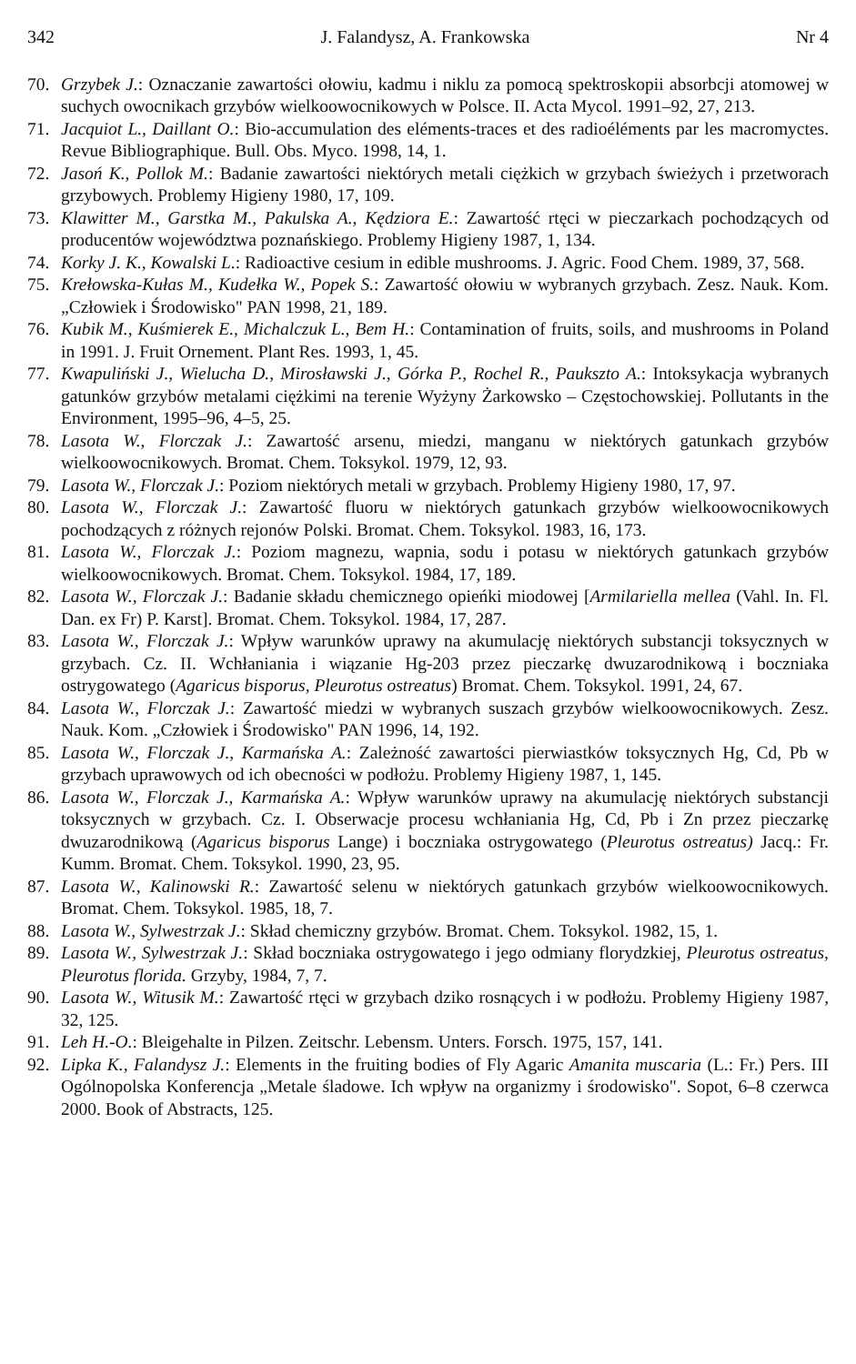342 J. Falandysz, A. Frankowska Nr 4
70. Grzybek J.: Oznaczanie zawartości ołowiu, kadmu i niklu za pomocą spektroskopii absorbcji atomowej w suchych owocnikach grzybów wielkoowocnikowych w Polsce. II. Acta Mycol. 1991–92, 27, 213.
71. Jacquiot L., Daillant O.: Bio-accumulation des eléments-traces et des radioéléments par les macromyctes. Revue Bibliographique. Bull. Obs. Myco. 1998, 14, 1.
72. Jasoń K., Pollok M.: Badanie zawartości niektórych metali ciężkich w grzybach świeżych i przetworach grzybowych. Problemy Higieny 1980, 17, 109.
73. Klawitter M., Garstka M., Pakulska A., Kędziora E.: Zawartość rtęci w pieczarkach pochodzących od producentów województwa poznańskiego. Problemy Higieny 1987, 1, 134.
74. Korky J. K., Kowalski L.: Radioactive cesium in edible mushrooms. J. Agric. Food Chem. 1989, 37, 568.
75. Krełowska-Kułas M., Kudełka W., Popek S.: Zawartość ołowiu w wybranych grzybach. Zesz. Nauk. Kom. „Człowiek i Środowisko" PAN 1998, 21, 189.
76. Kubik M., Kuśmierek E., Michalczuk L., Bem H.: Contamination of fruits, soils, and mushrooms in Poland in 1991. J. Fruit Ornement. Plant Res. 1993, 1, 45.
77. Kwapuliński J., Wielucha D., Mirosławski J., Górka P., Rochel R., Paukszto A.: Intoksykacja wybranych gatunków grzybów metalami ciężkimi na terenie Wyżyny Żarkowsko – Częstochowskiej. Pollutants in the Environment, 1995–96, 4–5, 25.
78. Lasota W., Florczak J.: Zawartość arsenu, miedzi, manganu w niektórych gatunkach grzybów wielkoowocnikowych. Bromat. Chem. Toksykol. 1979, 12, 93.
79. Lasota W., Florczak J.: Poziom niektórych metali w grzybach. Problemy Higieny 1980, 17, 97.
80. Lasota W., Florczak J.: Zawartość fluoru w niektórych gatunkach grzybów wielkoowocnikowych pochodzących z różnych rejonów Polski. Bromat. Chem. Toksykol. 1983, 16, 173.
81. Lasota W., Florczak J.: Poziom magnezu, wapnia, sodu i potasu w niektórych gatunkach grzybów wielkoowocnikowych. Bromat. Chem. Toksykol. 1984, 17, 189.
82. Lasota W., Florczak J.: Badanie składu chemicznego opieńki miodowej [Armilariella mellea (Vahl. In. Fl. Dan. ex Fr) P. Karst]. Bromat. Chem. Toksykol. 1984, 17, 287.
83. Lasota W., Florczak J.: Wpływ warunków uprawy na akumulację niektórych substancji toksycznych w grzybach. Cz. II. Wchłaniania i wiązanie Hg-203 przez pieczarkę dwuzarodnikową i boczniaka ostrygowatego (Agaricus bisporus, Pleurotus ostreatus) Bromat. Chem. Toksykol. 1991, 24, 67.
84. Lasota W., Florczak J.: Zawartość miedzi w wybranych suszach grzybów wielkoowocnikowych. Zesz. Nauk. Kom. „Człowiek i Środowisko" PAN 1996, 14, 192.
85. Lasota W., Florczak J., Karmańska A.: Zależność zawartości pierwiastków toksycznych Hg, Cd, Pb w grzybach uprawowych od ich obecności w podłożu. Problemy Higieny 1987, 1, 145.
86. Lasota W., Florczak J., Karmańska A.: Wpływ warunków uprawy na akumulację niektórych substancji toksycznych w grzybach. Cz. I. Obserwacje procesu wchłaniania Hg, Cd, Pb i Zn przez pieczarkę dwuzarodnikową (Agaricus bisporus Lange) i boczniaka ostrygowatego (Pleurotus ostreatus) Jacq.: Fr. Kumm. Bromat. Chem. Toksykol. 1990, 23, 95.
87. Lasota W., Kalinowski R.: Zawartość selenu w niektórych gatunkach grzybów wielkoowocnikowych. Bromat. Chem. Toksykol. 1985, 18, 7.
88. Lasota W., Sylwestrzak J.: Skład chemiczny grzybów. Bromat. Chem. Toksykol. 1982, 15, 1.
89. Lasota W., Sylwestrzak J.: Skład boczniaka ostrygowatego i jego odmiany florydzkiej, Pleurotus ostreatus, Pleurotus florida. Grzyby, 1984, 7, 7.
90. Lasota W., Witusik M.: Zawartość rtęci w grzybach dziko rosnących i w podłożu. Problemy Higieny 1987, 32, 125.
91. Leh H.-O.: Bleigehalte in Pilzen. Zeitschr. Lebensm. Unters. Forsch. 1975, 157, 141.
92. Lipka K., Falandysz J.: Elements in the fruiting bodies of Fly Agaric Amanita muscaria (L.: Fr.) Pers. III Ogólnopolska Konferencja „Metale śladowe. Ich wpływ na organizmy i środowisko". Sopot, 6–8 czerwca 2000. Book of Abstracts, 125.